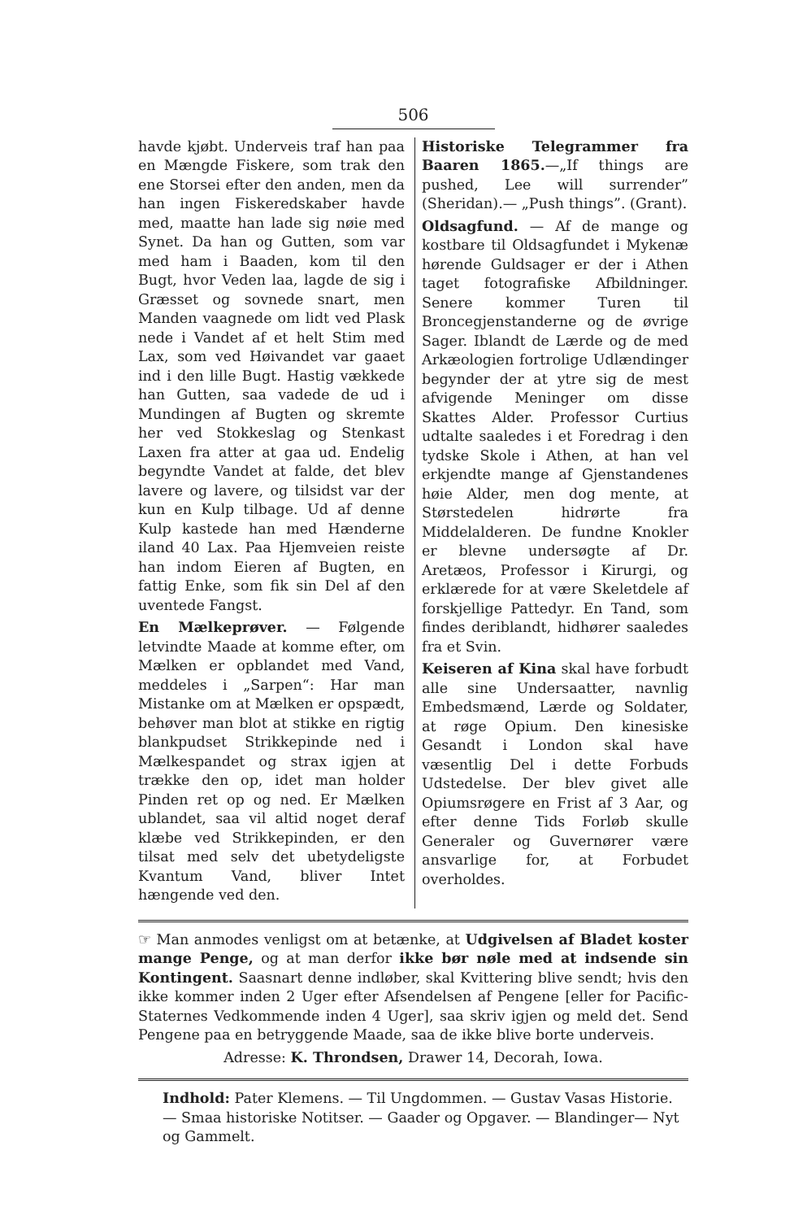506
havde kjøbt. Underveis traf han paa en Mængde Fiskere, som trak den ene Storsei efter den anden, men da han ingen Fiskeredskaber havde med, maatte han lade sig nøie med Synet. Da han og Gutten, som var med ham i Baaden, kom til den Bugt, hvor Veden laa, lagde de sig i Græsset og sovnede snart, men Manden vaagnede om lidt ved Plask nede i Vandet af et helt Stim med Lax, som ved Høivandet var gaaet ind i den lille Bugt. Hastig vækkede han Gutten, saa vadede de ud i Mundingen af Bugten og skremte her ved Stokkeslag og Stenkast Laxen fra atter at gaa ud. Endelig begyndte Vandet at falde, det blev lavere og lavere, og tilsidst var der kun en Kulp tilbage. Ud af denne Kulp kastede han med Hænderne iland 40 Lax. Paa Hjemveien reiste han indom Eieren af Bugten, en fattig Enke, som fik sin Del af den uventede Fangst.
En Mælkeprøver. — Følgende letvindte Maade at komme efter, om Mælken er opblandet med Vand, meddeles i „Sarpen“: Har man Mistanke om at Mælken er opspædt, behøver man blot at stikke en rigtig blankpudset Strikkepinde ned i Mælkespandet og strax igjen at trække den op, idet man holder Pinden ret op og ned. Er Mælken ublandet, saa vil altid noget deraf klæbe ved Strikkepinden, er den tilsat med selv det ubetydeligste Kvantum Vand, bliver Intet hængende ved den.
Historiske Telegrammer fra Baaren 1865.—„If things are pushed, Lee will surrender” (Sheridan).— „Push things”. (Grant).
Oldsagfund. — Af de mange og kostbare til Oldsagfundet i Mykenæ hørende Guldsager er der i Athen taget fotografiske Afbildninger. Senere kommer Turen til Broncegjenstanderne og de øvrige Sager. Iblandt de Lærde og de med Arkæologien fortrolige Udlændinger begynder der at ytre sig de mest afvigende Meninger om disse Skattes Alder. Professor Curtius udtalte saaledes i et Foredrag i den tydske Skole i Athen, at han vel erkjendte mange af Gjenstandenes høie Alder, men dog mente, at Størstedelen hidrørte fra Middelalderen. De fundne Knokler er blevne undersøgte af Dr. Aretæos, Professor i Kirurgi, og erklærede for at være Skeletdele af forskjellige Pattedyr. En Tand, som findes deriblandt, hidhører saaledes fra et Svin.
Keiseren af Kina skal have forbudt alle sine Undersaatter, navnlig Embedsmænd, Lærde og Soldater, at røge Opium. Den kinesiske Gesandt i London skal have væsentlig Del i dette Forbuds Udstedelse. Der blev givet alle Opiumsrøgere en Frist af 3 Aar, og efter denne Tids Forløb skulle Generaler og Guvernører være ansvarlige for, at Forbudet overholdes.
☞ Man anmodes venligst om at betænke, at Udgivelsen af Bladet koster mange Penge, og at man derfor ikke bør nøle med at indsende sin Kontingent. Saasnart denne indløber, skal Kvittering blive sendt; hvis den ikke kommer inden 2 Uger efter Afsendelsen af Pengene [eller for Pacific-Staternes Vedkommende inden 4 Uger], saa skriv igjen og meld det. Send Pengene paa en betryggende Maade, saa de ikke blive borte underveis.
Adresse: K. Throndsen, Drawer 14, Decorah, Iowa.
Indhold: Pater Klemens. — Til Ungdommen. — Gustav Vasas Historie. — Smaa historiske Notitser. — Gaader og Opgaver. — Blandinger— Nyt og Gammelt.